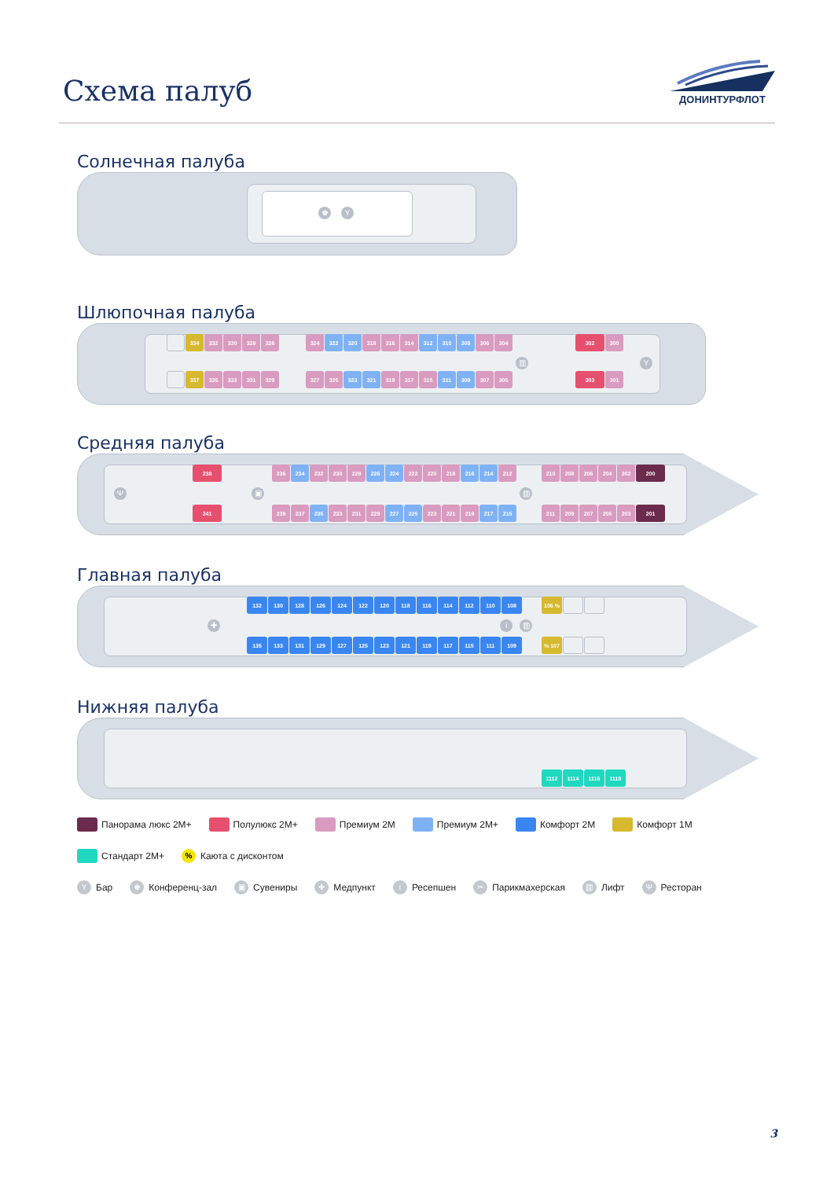Схема палуб
ДОНИНТУРФЛОТ
Солнечная палуба
♚ Y
Шлюпочная палуба
▥ Y
334 332 330 328 326
324 322 320 318 316 314 312 310 308 306 304
302 300
337 335 333 331 329
327 325 323 321 319 317 315 311 309 307 305
303 301
Средняя палуба
Ψ ▣ ▥
238
236 234 232 230 228 226 224 222 220 218 216 214 212
210 208 206 204 202 200
241
239 237 235 233 231 229 227 225 223 221 219 217 215
211 209 207 205 203 201
Главная палуба
✚ i ▥
132 130 128 126 124 122 120 118 116 114 112 110 108
106 %
135 133 131 129 127 125 123 121 119 117 115 111 109
% 107
Нижняя палуба
1112 1114 1116 1118
Панорама люкс 2М+
Полулюкс 2М+
Премиум 2М
Премиум 2М+
Комфорт 2М
Комфорт 1М
Стандарт 2М+
%
Каюта с дисконтом
Y
Бар
♚
Конференц-зал
▣
Сувениры
✚
Медпункт
i
Ресепшен
✂
Парикмахерская
▥
Лифт
Ψ
Ресторан
3